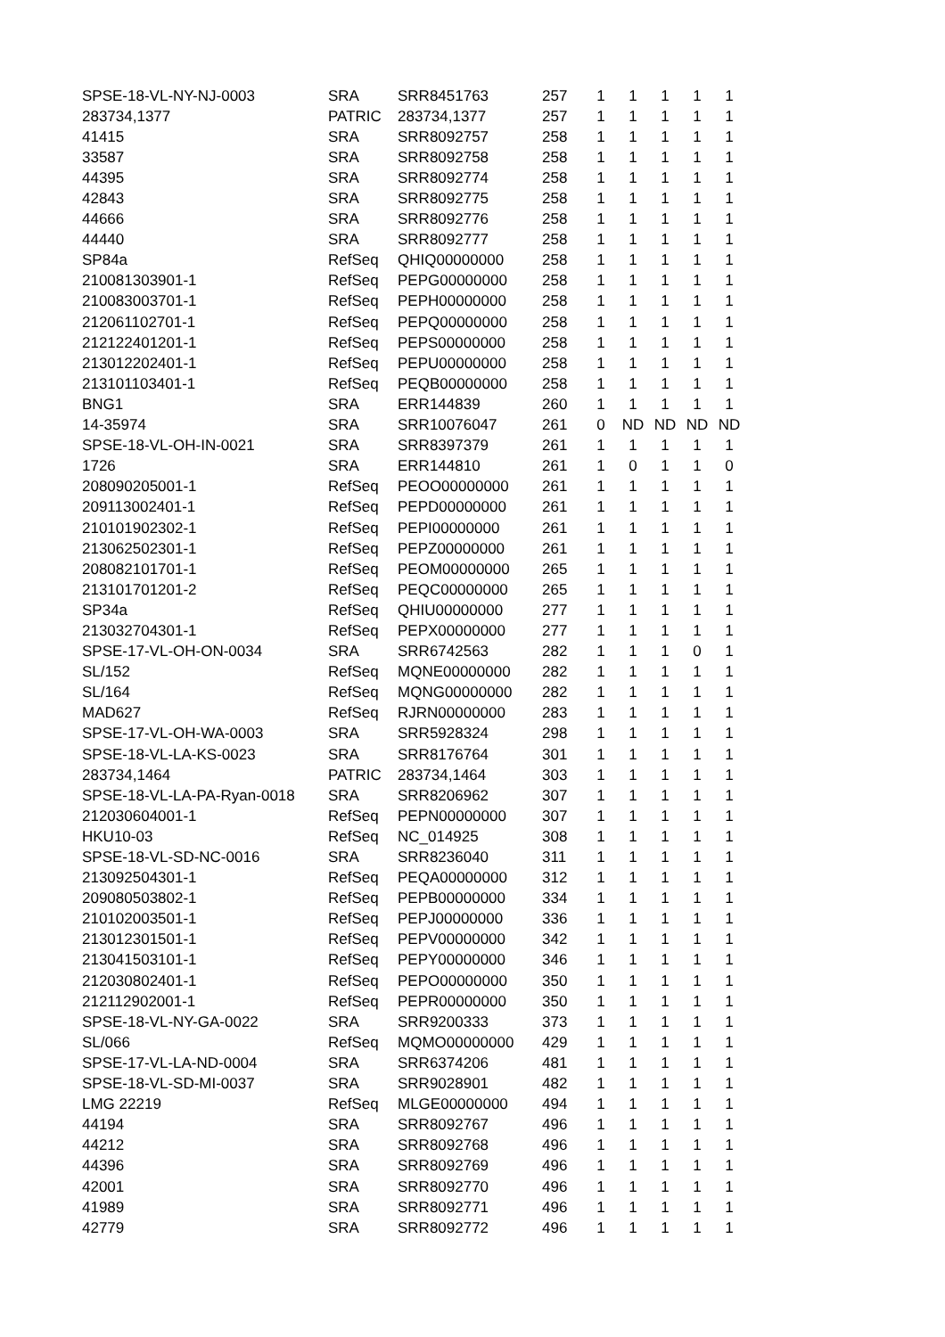| SPSE-18-VL-NY-NJ-0003 | SRA | SRR8451763 | 257 | 1 | 1 | 1 | 1 | 1 |
| 283734,1377 | PATRIC | 283734,1377 | 257 | 1 | 1 | 1 | 1 | 1 |
| 41415 | SRA | SRR8092757 | 258 | 1 | 1 | 1 | 1 | 1 |
| 33587 | SRA | SRR8092758 | 258 | 1 | 1 | 1 | 1 | 1 |
| 44395 | SRA | SRR8092774 | 258 | 1 | 1 | 1 | 1 | 1 |
| 42843 | SRA | SRR8092775 | 258 | 1 | 1 | 1 | 1 | 1 |
| 44666 | SRA | SRR8092776 | 258 | 1 | 1 | 1 | 1 | 1 |
| 44440 | SRA | SRR8092777 | 258 | 1 | 1 | 1 | 1 | 1 |
| SP84a | RefSeq | QHIQ00000000 | 258 | 1 | 1 | 1 | 1 | 1 |
| 210081303901-1 | RefSeq | PEPG00000000 | 258 | 1 | 1 | 1 | 1 | 1 |
| 210083003701-1 | RefSeq | PEPH00000000 | 258 | 1 | 1 | 1 | 1 | 1 |
| 212061102701-1 | RefSeq | PEPQ00000000 | 258 | 1 | 1 | 1 | 1 | 1 |
| 212122401201-1 | RefSeq | PEPS00000000 | 258 | 1 | 1 | 1 | 1 | 1 |
| 213012202401-1 | RefSeq | PEPU00000000 | 258 | 1 | 1 | 1 | 1 | 1 |
| 213101103401-1 | RefSeq | PEQB00000000 | 258 | 1 | 1 | 1 | 1 | 1 |
| BNG1 | SRA | ERR144839 | 260 | 1 | 1 | 1 | 1 | 1 |
| 14-35974 | SRA | SRR10076047 | 261 | 0 | ND | ND | ND | ND |
| SPSE-18-VL-OH-IN-0021 | SRA | SRR8397379 | 261 | 1 | 1 | 1 | 1 | 1 |
| 1726 | SRA | ERR144810 | 261 | 1 | 0 | 1 | 1 | 0 |
| 208090205001-1 | RefSeq | PEOO00000000 | 261 | 1 | 1 | 1 | 1 | 1 |
| 209113002401-1 | RefSeq | PEPD00000000 | 261 | 1 | 1 | 1 | 1 | 1 |
| 210101902302-1 | RefSeq | PEPI00000000 | 261 | 1 | 1 | 1 | 1 | 1 |
| 213062502301-1 | RefSeq | PEPZ00000000 | 261 | 1 | 1 | 1 | 1 | 1 |
| 208082101701-1 | RefSeq | PEOM00000000 | 265 | 1 | 1 | 1 | 1 | 1 |
| 213101701201-2 | RefSeq | PEQC00000000 | 265 | 1 | 1 | 1 | 1 | 1 |
| SP34a | RefSeq | QHIU00000000 | 277 | 1 | 1 | 1 | 1 | 1 |
| 213032704301-1 | RefSeq | PEPX00000000 | 277 | 1 | 1 | 1 | 1 | 1 |
| SPSE-17-VL-OH-ON-0034 | SRA | SRR6742563 | 282 | 1 | 1 | 1 | 0 | 1 |
| SL/152 | RefSeq | MQNE00000000 | 282 | 1 | 1 | 1 | 1 | 1 |
| SL/164 | RefSeq | MQNG00000000 | 282 | 1 | 1 | 1 | 1 | 1 |
| MAD627 | RefSeq | RJRN00000000 | 283 | 1 | 1 | 1 | 1 | 1 |
| SPSE-17-VL-OH-WA-0003 | SRA | SRR5928324 | 298 | 1 | 1 | 1 | 1 | 1 |
| SPSE-18-VL-LA-KS-0023 | SRA | SRR8176764 | 301 | 1 | 1 | 1 | 1 | 1 |
| 283734,1464 | PATRIC | 283734,1464 | 303 | 1 | 1 | 1 | 1 | 1 |
| SPSE-18-VL-LA-PA-Ryan-0018 | SRA | SRR8206962 | 307 | 1 | 1 | 1 | 1 | 1 |
| 212030604001-1 | RefSeq | PEPN00000000 | 307 | 1 | 1 | 1 | 1 | 1 |
| HKU10-03 | RefSeq | NC_014925 | 308 | 1 | 1 | 1 | 1 | 1 |
| SPSE-18-VL-SD-NC-0016 | SRA | SRR8236040 | 311 | 1 | 1 | 1 | 1 | 1 |
| 213092504301-1 | RefSeq | PEQA00000000 | 312 | 1 | 1 | 1 | 1 | 1 |
| 209080503802-1 | RefSeq | PEPB00000000 | 334 | 1 | 1 | 1 | 1 | 1 |
| 210102003501-1 | RefSeq | PEPJ00000000 | 336 | 1 | 1 | 1 | 1 | 1 |
| 213012301501-1 | RefSeq | PEPV00000000 | 342 | 1 | 1 | 1 | 1 | 1 |
| 213041503101-1 | RefSeq | PEPY00000000 | 346 | 1 | 1 | 1 | 1 | 1 |
| 212030802401-1 | RefSeq | PEPO00000000 | 350 | 1 | 1 | 1 | 1 | 1 |
| 212112902001-1 | RefSeq | PEPR00000000 | 350 | 1 | 1 | 1 | 1 | 1 |
| SPSE-18-VL-NY-GA-0022 | SRA | SRR9200333 | 373 | 1 | 1 | 1 | 1 | 1 |
| SL/066 | RefSeq | MQMO00000000 | 429 | 1 | 1 | 1 | 1 | 1 |
| SPSE-17-VL-LA-ND-0004 | SRA | SRR6374206 | 481 | 1 | 1 | 1 | 1 | 1 |
| SPSE-18-VL-SD-MI-0037 | SRA | SRR9028901 | 482 | 1 | 1 | 1 | 1 | 1 |
| LMG 22219 | RefSeq | MLGE00000000 | 494 | 1 | 1 | 1 | 1 | 1 |
| 44194 | SRA | SRR8092767 | 496 | 1 | 1 | 1 | 1 | 1 |
| 44212 | SRA | SRR8092768 | 496 | 1 | 1 | 1 | 1 | 1 |
| 44396 | SRA | SRR8092769 | 496 | 1 | 1 | 1 | 1 | 1 |
| 42001 | SRA | SRR8092770 | 496 | 1 | 1 | 1 | 1 | 1 |
| 41989 | SRA | SRR8092771 | 496 | 1 | 1 | 1 | 1 | 1 |
| 42779 | SRA | SRR8092772 | 496 | 1 | 1 | 1 | 1 | 1 |